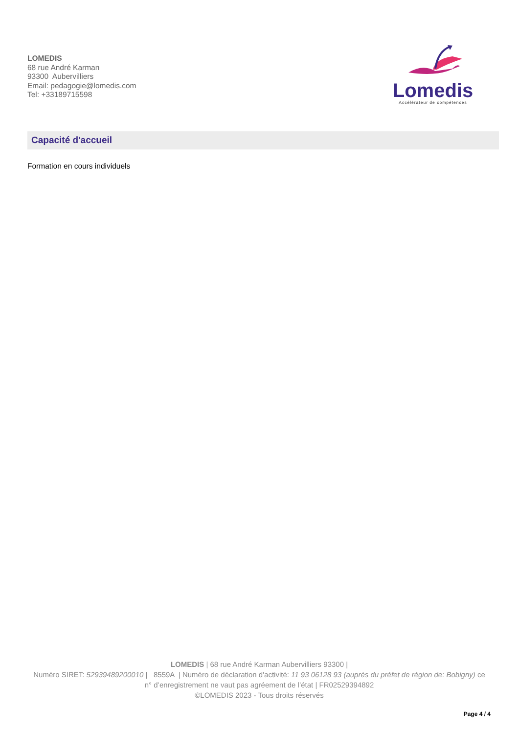LOMEDIS
68 rue André Karman
93300 Aubervilliers
Email: pedagogie@lomedis.com
Tel: +33189715598
Lomedis
Accélérateur de compétences
Capacité d'accueil
Formation en cours individuels
LOMEDIS | 68 rue André Karman Aubervilliers 93300 |
Numéro SIRET: 52939489200010 | 8559A | Numéro de déclaration d'activité: 11 93 06128 93 (auprès du préfet de région de: Bobigny) ce n° d’enregistrement ne vaut pas agréement de l’état | FR02529394892
©LOMEDIS 2023 - Tous droits réservés
Page 4 / 4